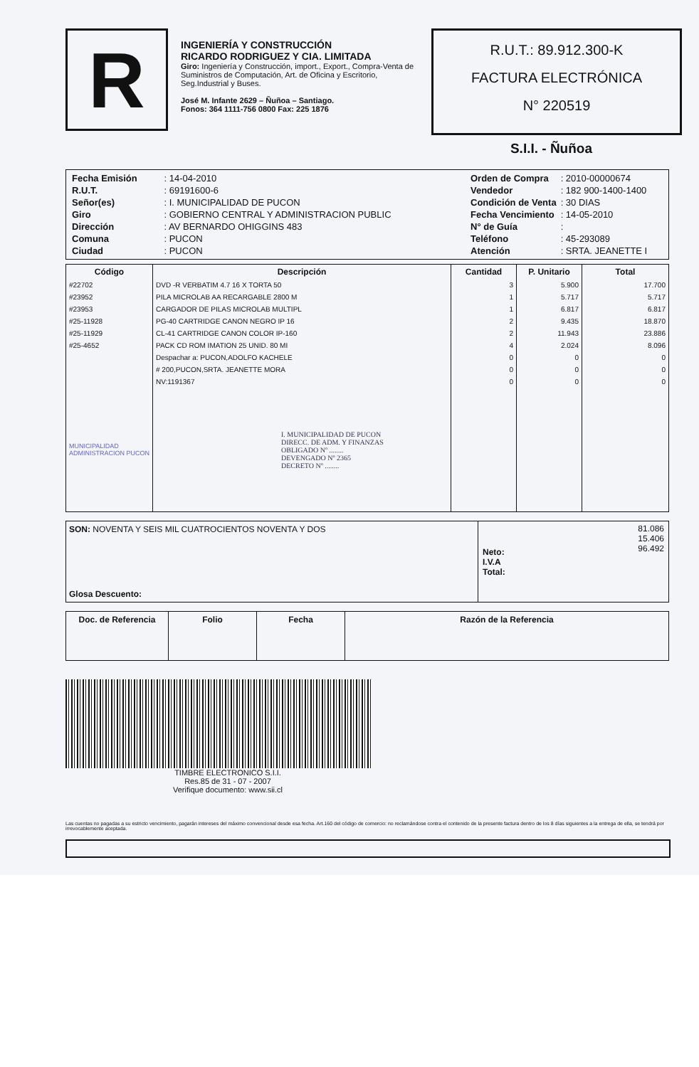R
INGENIERÍA Y CONSTRUCCIÓN
RICARDO RODRIGUEZ Y CIA. LIMITADA
Giro: Ingeniería y Construcción, import., Export., Compra-Venta de Suministros de Computación, Art. de Oficina y Escritorio, Seg.Industrial y Buses.
José M. Infante 2629 – Ñuñoa – Santiago.
Fonos: 364 1111-756 0800 Fax: 225 1876
R.U.T.: 89.912.300-K
FACTURA ELECTRÓNICA
N° 220519
S.I.I. - Ñuñoa
| Fecha Emisión | : 14-04-2010 |
| R.U.T. | : 69191600-6 |
| Señor(es) | : I. MUNICIPALIDAD DE PUCON |
| Giro | : GOBIERNO CENTRAL Y ADMINISTRACION PUBLIC |
| Dirección | : AV BERNARDO OHIGGINS 483 |
| Comuna | : PUCON |
| Ciudad | : PUCON |
| Orden de Compra | : 2010-00000674 |
| Vendedor | : 182 900-1400-1400 |
| Condición de Venta | : 30 DIAS |
| Fecha Vencimiento | : 14-05-2010 |
| N° de Guía | : |
| Teléfono | : 45-293089 |
| Atención | : SRTA. JEANETTE I |
| Código | Descripción | Cantidad | P. Unitario | Total |
| --- | --- | --- | --- | --- |
| #22702 | DVD -R VERBATIM 4.7 16 X TORTA 50 | 3 | 5.900 | 17.700 |
| #23952 | PILA MICROLAB AA RECARGABLE 2800 M | 1 | 5.717 | 5.717 |
| #23953 | CARGADOR DE PILAS MICROLAB MULTIPL | 1 | 6.817 | 6.817 |
| #25-11928 | PG-40 CARTRIDGE CANON NEGRO IP 16 | 2 | 9.435 | 18.870 |
| #25-11929 | CL-41 CARTRIDGE CANON COLOR IP-160 | 2 | 11.943 | 23.886 |
| #25-4652 | PACK CD ROM IMATION 25 UNID. 80 MI | 4 | 2.024 | 8.096 |
| | Despachar a: PUCON,ADOLFO KACHELE | 0 | 0 | 0 |
| | # 200,PUCON,SRTA. JEANETTE MORA | 0 | 0 | 0 |
| | NV:1191367 | 0 | 0 | 0 |
| MUNICIPALIDAD ADMINISTRACION PUCON | I. MUNICIPALIDAD DE PUCON DIRECC. DE ADM. Y FINANZAS OBLIGADO Nº ........ DEVENGADO Nº 2365 DECRETO Nº ........ | | | |
SON: NOVENTA Y SEIS MIL CUATROCIENTOS NOVENTA Y DOS
Glosa Descuento:
| Neto: I.V.A Total: | 81.086 15.406 96.492 |
| Doc. de Referencia | Folio | Fecha | Razón de la Referencia |
| --- | --- | --- | --- |
TIMBRE ELECTRONICO S.I.I.
Res.85 de 31 - 07 - 2007
Verifique documento: www.sii.cl
Las cuentas no pagadas a su estricto vencimiento, pagarán intereses del máximo convencional desde esa fecha. Art.160 del código de comercio: no reclamándose contra el contenido de la presente factura dentro de los 8 días siguientes a la entrega de ella, se tendrá por irrevocablemente aceptada.